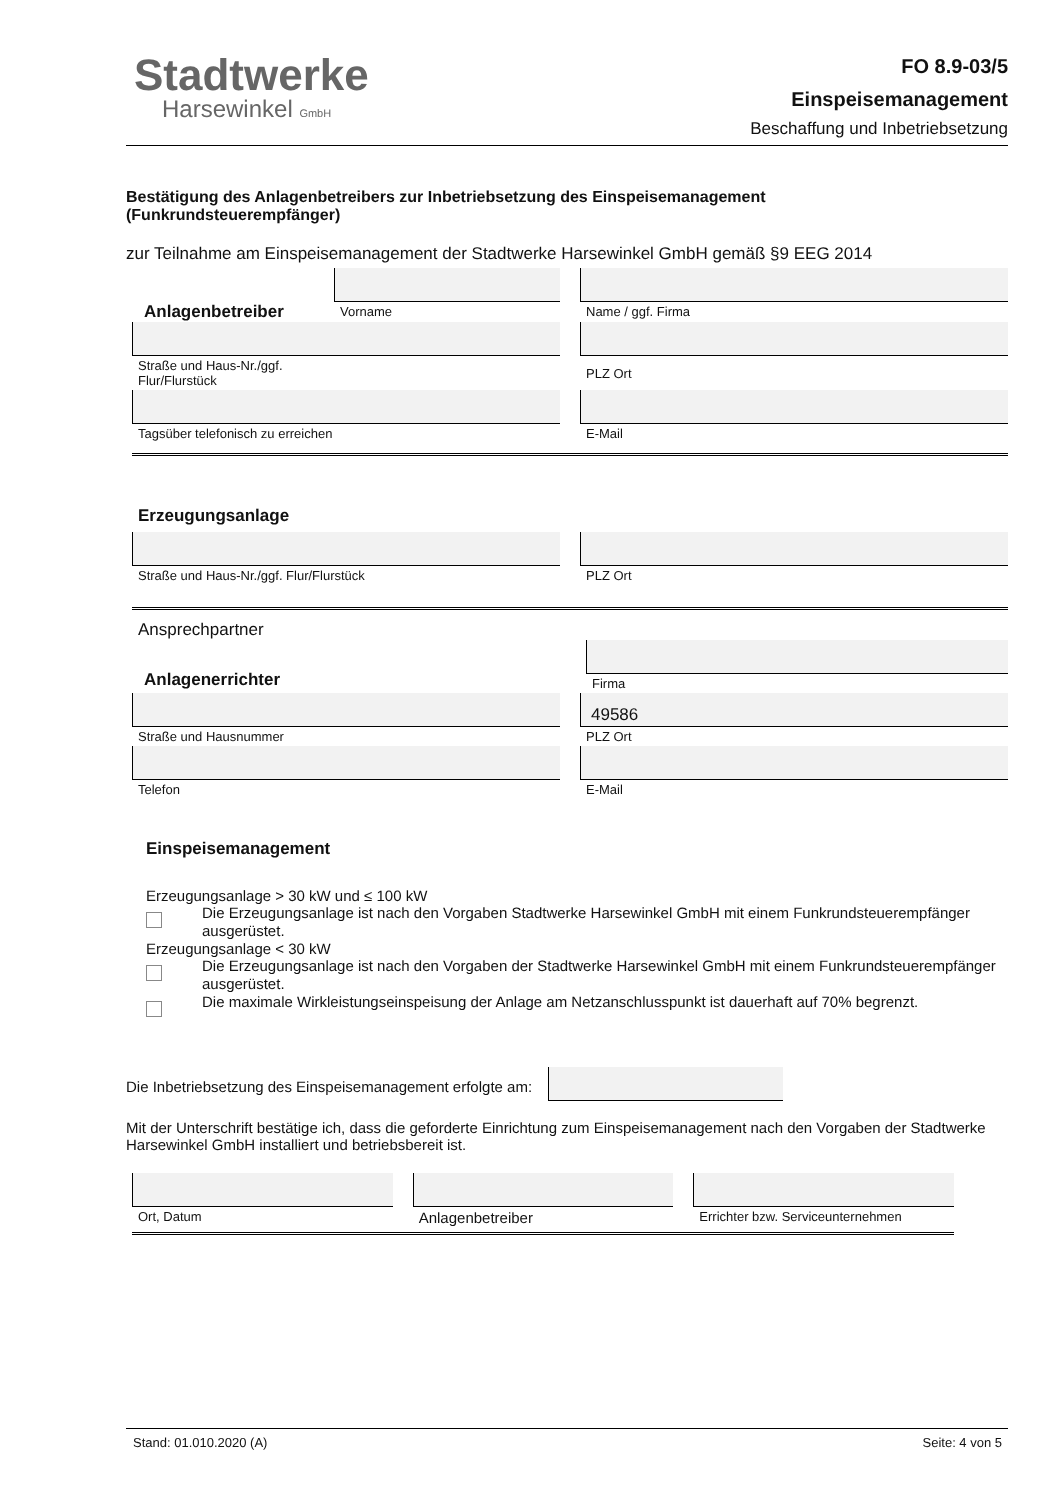Stadtwerke
Harsewinkel GmbH
FO 8.9-03/5
Einspeisemanagement
Beschaffung und Inbetriebsetzung
Bestätigung des Anlagenbetreibers zur Inbetriebsetzung des Einspeisemanagement
(Funkrundsteuerempfänger)
zur Teilnahme am Einspeisemanagement der Stadtwerke Harsewinkel GmbH gemäß §9 EEG 2014
Anlagenbetreiber
Vorname
Name / ggf. Firma
Straße und Haus-Nr./ggf.
Flur/Flurstück
PLZ Ort
Tagsüber telefonisch zu erreichen
E-Mail
Erzeugungsanlage
Straße und Haus-Nr./ggf. Flur/Flurstück
PLZ Ort
Ansprechpartner
Anlagenerrichter
Firma
Straße und Hausnummer
49586
PLZ Ort
Telefon E-Mail
Einspeisemanagement
Erzeugungsanlage > 30 kW und ≤ 100 kW
Die Erzeugungsanlage ist nach den Vorgaben Stadtwerke Harsewinkel GmbH mit einem Funkrundsteuerempfänger ausgerüstet.
Erzeugungsanlage < 30 kW
Die Erzeugungsanlage ist nach den Vorgaben der Stadtwerke Harsewinkel GmbH mit einem Funkrundsteuerempfänger ausgerüstet.
Die maximale Wirkleistungseinspeisung der Anlage am Netzanschlusspunkt ist dauerhaft auf 70% begrenzt.
Die Inbetriebsetzung des Einspeisemanagement erfolgte am:
Mit der Unterschrift bestätige ich, dass die geforderte Einrichtung zum Einspeisemanagement nach den Vorgaben der Stadtwerke Harsewinkel GmbH installiert und betriebsbereit ist.
Ort, Datum
Anlagenbetreiber
Errichter bzw. Serviceunternehmen
Stand: 01.010.2020 (A) Seite: 4 von 5